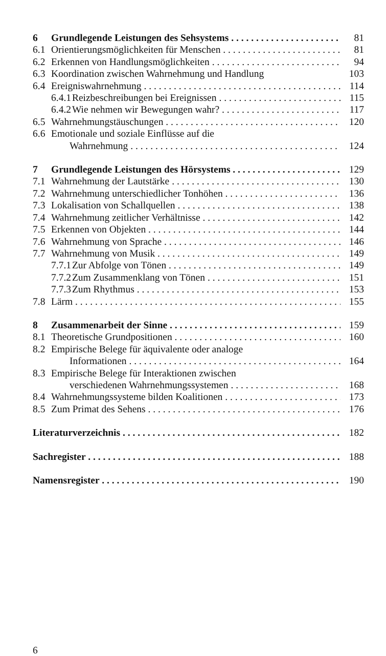6 Grundlegende Leistungen des Sehsystems 81
6.1 Orientierungsmöglichkeiten für Menschen 81
6.2 Erkennen von Handlungsmöglichkeiten 94
6.3 Koordination zwischen Wahrnehmung und Handlung 103
6.4 Ereigniswahrnehmung 114
6.4.1 Reizbeschreibungen bei Ereignissen 115
6.4.2 Wie nehmen wir Bewegungen wahr? 117
6.5 Wahrnehmungstäuschungen 120
6.6 Emotionale und soziale Einflüsse auf die
Wahrnehmung 124
7 Grundlegende Leistungen des Hörsystems 129
7.1 Wahrnehmung der Lautstärke 130
7.2 Wahrnehmung unterschiedlicher Tonhöhen 136
7.3 Lokalisation von Schallquellen 138
7.4 Wahrnehmung zeitlicher Verhältnisse 142
7.5 Erkennen von Objekten 144
7.6 Wahrnehmung von Sprache 146
7.7 Wahrnehmung von Musik 149
7.7.1 Zur Abfolge von Tönen 149
7.7.2 Zum Zusammenklang von Tönen 151
7.7.3 Zum Rhythmus 153
7.8 Lärm 155
8 Zusammenarbeit der Sinne 159
8.1 Theoretische Grundpositionen 160
8.2 Empirische Belege für äquivalente oder analoge
Informationen 164
8.3 Empirische Belege für Interaktionen zwischen
verschiedenen Wahrnehmungssystemen 168
8.4 Wahrnehmungssysteme bilden Koalitionen 173
8.5 Zum Primat des Sehens 176
Literaturverzeichnis 182
Sachregister 188
Namensregister 190
6